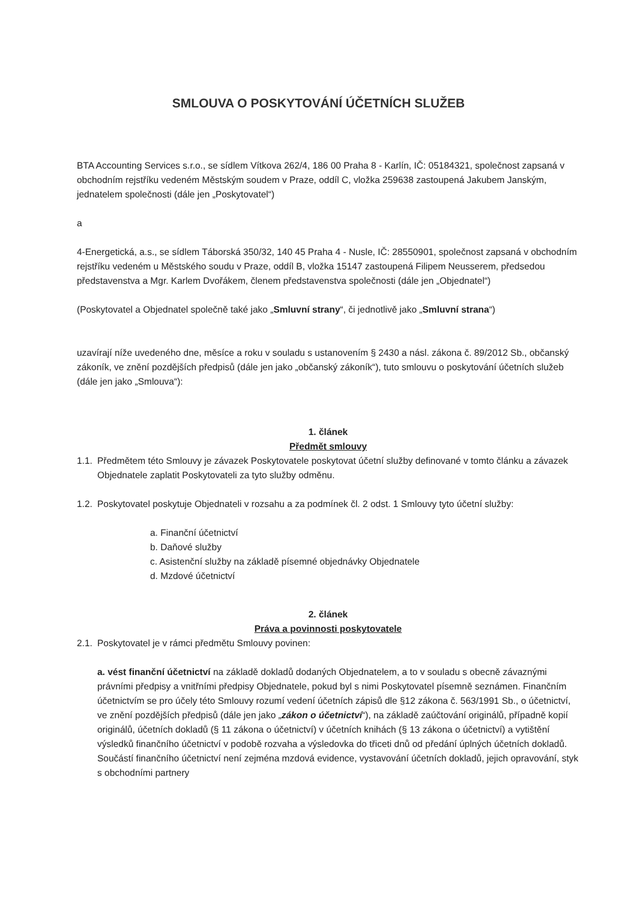SMLOUVA O POSKYTOVÁNÍ ÚČETNÍCH SLUŽEB
BTA Accounting Services s.r.o., se sídlem Vítkova 262/4, 186 00 Praha 8 - Karlín, IČ: 05184321, společnost zapsaná v obchodním rejstříku vedeném Městským soudem v Praze, oddíl C, vložka 259638 zastoupená Jakubem Janským, jednatelem společnosti (dále jen „Poskytovatel“)
a
4-Energetická, a.s., se sídlem Táborská 350/32, 140 45 Praha 4 - Nusle, IČ: 28550901, společnost zapsaná v obchodním rejstříku vedeném u Městského soudu v Praze, oddíl B, vložka 15147 zastoupená Filipem Neusserem, předsedou představenstva a Mgr. Karlem Dvořákem, členem představenstva společnosti (dále jen „Objednatel“)
(Poskytovatel a Objednatel společně také jako „Smluvní strany“, či jednotlivě jako „Smluvní strana“)
uzavírají níže uvedeného dne, měsíce a roku v souladu s ustanovením § 2430 a násl. zákona č. 89/2012 Sb., občanský zákoník, ve znění pozdějších předpisů (dále jen jako „občanský zákoník“), tuto smlouvu o poskytování účetních služeb (dále jen jako „Smlouva“):
1. článek
Předmět smlouvy
1.1. Předmětem této Smlouvy je závazek Poskytovatele poskytovat účetní služby definované v tomto článku a závazek Objednatele zaplatit Poskytovateli za tyto služby odměnu.
1.2. Poskytovatel poskytuje Objednateli v rozsahu a za podmínek čl. 2 odst. 1 Smlouvy tyto účetní služby:
a. Finanční účetnictví
b. Daňové služby
c. Asistenční služby na základě písemné objednávky Objednatele
d. Mzdové účetnictví
2. článek
Práva a povinnosti poskytovatele
2.1. Poskytovatel je v rámci předmětu Smlouvy povinen:
a. vést finanční účetnictví na základě dokladů dodaných Objednatelem, a to v souladu s obecně závaznými právními předpisy a vnitřními předpisy Objednatele, pokud byl s nimi Poskytovatel písemně seznámen. Finančním účetnictvím se pro účely této Smlouvy rozumí vedení účetních zápisů dle §12 zákona č. 563/1991 Sb., o účetnictví, ve znění pozdějších předpisů (dále jen jako „zákon o účetnictví“), na základě zaúčtování originálů, případně kopií originálů, účetních dokladů (§ 11 zákona o účetnictví) v účetních knihách (§ 13 zákona o účetnictví) a vytištění výsledků finančního účetnictví v podobě rozvaha a výsledovka do třiceti dnů od předání úplných účetních dokladů. Součástí finančního účetnictví není zejména mzdová evidence, vystavování účetních dokladů, jejich opravování, styk s obchodními partnery